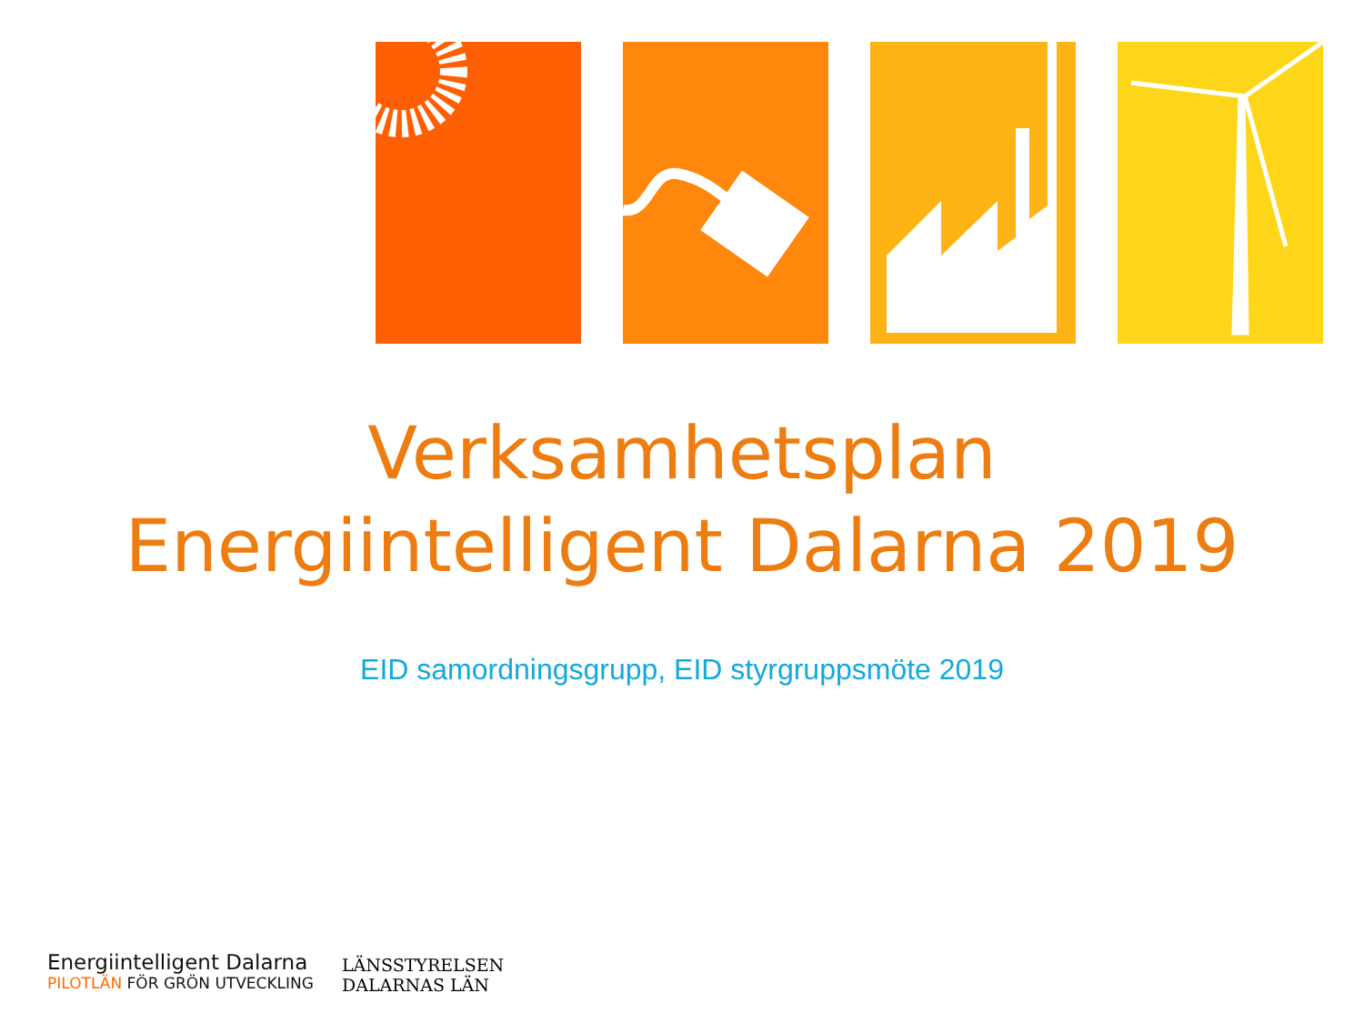Verksamhetsplan
Energiintelligent Dalarna 2019
EID samordningsgrupp, EID styrgruppsmöte 2019
Energiintelligent Dalarna
PILOTLÄN FÖR GRÖN UTVECKLING
LÄNSSTYRELSEN
DALARNAS LÄN